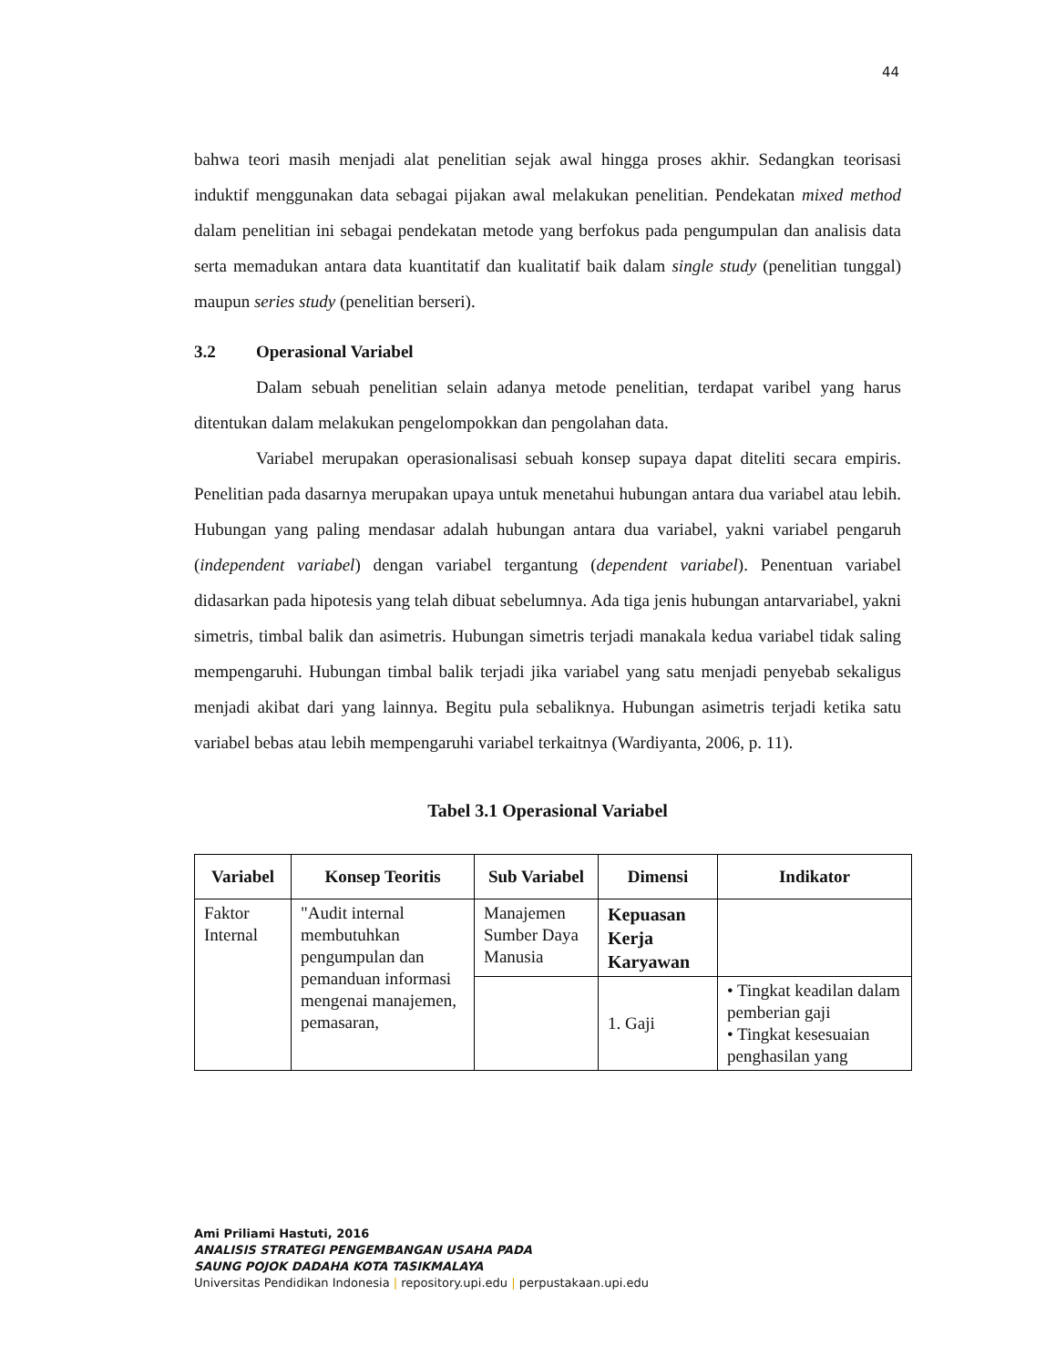44
bahwa teori masih menjadi alat penelitian sejak awal hingga proses akhir. Sedangkan teorisasi induktif menggunakan data sebagai pijakan awal melakukan penelitian. Pendekatan mixed method dalam penelitian ini sebagai pendekatan metode yang berfokus pada pengumpulan dan analisis data serta memadukan antara data kuantitatif dan kualitatif baik dalam single study (penelitian tunggal) maupun series study (penelitian berseri).
3.2 Operasional Variabel
Dalam sebuah penelitian selain adanya metode penelitian, terdapat varibel yang harus ditentukan dalam melakukan pengelompokkan dan pengolahan data.
Variabel merupakan operasionalisasi sebuah konsep supaya dapat diteliti secara empiris. Penelitian pada dasarnya merupakan upaya untuk menetahui hubungan antara dua variabel atau lebih. Hubungan yang paling mendasar adalah hubungan antara dua variabel, yakni variabel pengaruh (independent variabel) dengan variabel tergantung (dependent variabel). Penentuan variabel didasarkan pada hipotesis yang telah dibuat sebelumnya. Ada tiga jenis hubungan antarvariabel, yakni simetris, timbal balik dan asimetris. Hubungan simetris terjadi manakala kedua variabel tidak saling mempengaruhi. Hubungan timbal balik terjadi jika variabel yang satu menjadi penyebab sekaligus menjadi akibat dari yang lainnya. Begitu pula sebaliknya. Hubungan asimetris terjadi ketika satu variabel bebas atau lebih mempengaruhi variabel terkaitnya (Wardiyanta, 2006, p. 11).
Tabel 3.1 Operasional Variabel
| Variabel | Konsep Teoritis | Sub Variabel | Dimensi | Indikator |
| --- | --- | --- | --- | --- |
| Faktor Internal | "Audit internal membutuhkan pengumpulan dan pemanduan informasi mengenai manajemen, pemasaran, | Manajemen Sumber Daya Manusia | Kepuasan Kerja Karyawan | |
| | | | 1. Gaji | • Tingkat keadilan dalam pemberian gaji • Tingkat kesesuaian penghasilan yang |
Ami Priliami Hastuti, 2016
ANALISIS STRATEGI PENGEMBANGAN USAHA PADA
SAUNG POJOK DADAHA KOTA TASIKMALAYA
Universitas Pendidikan Indonesia | repository.upi.edu | perpustakaan.upi.edu